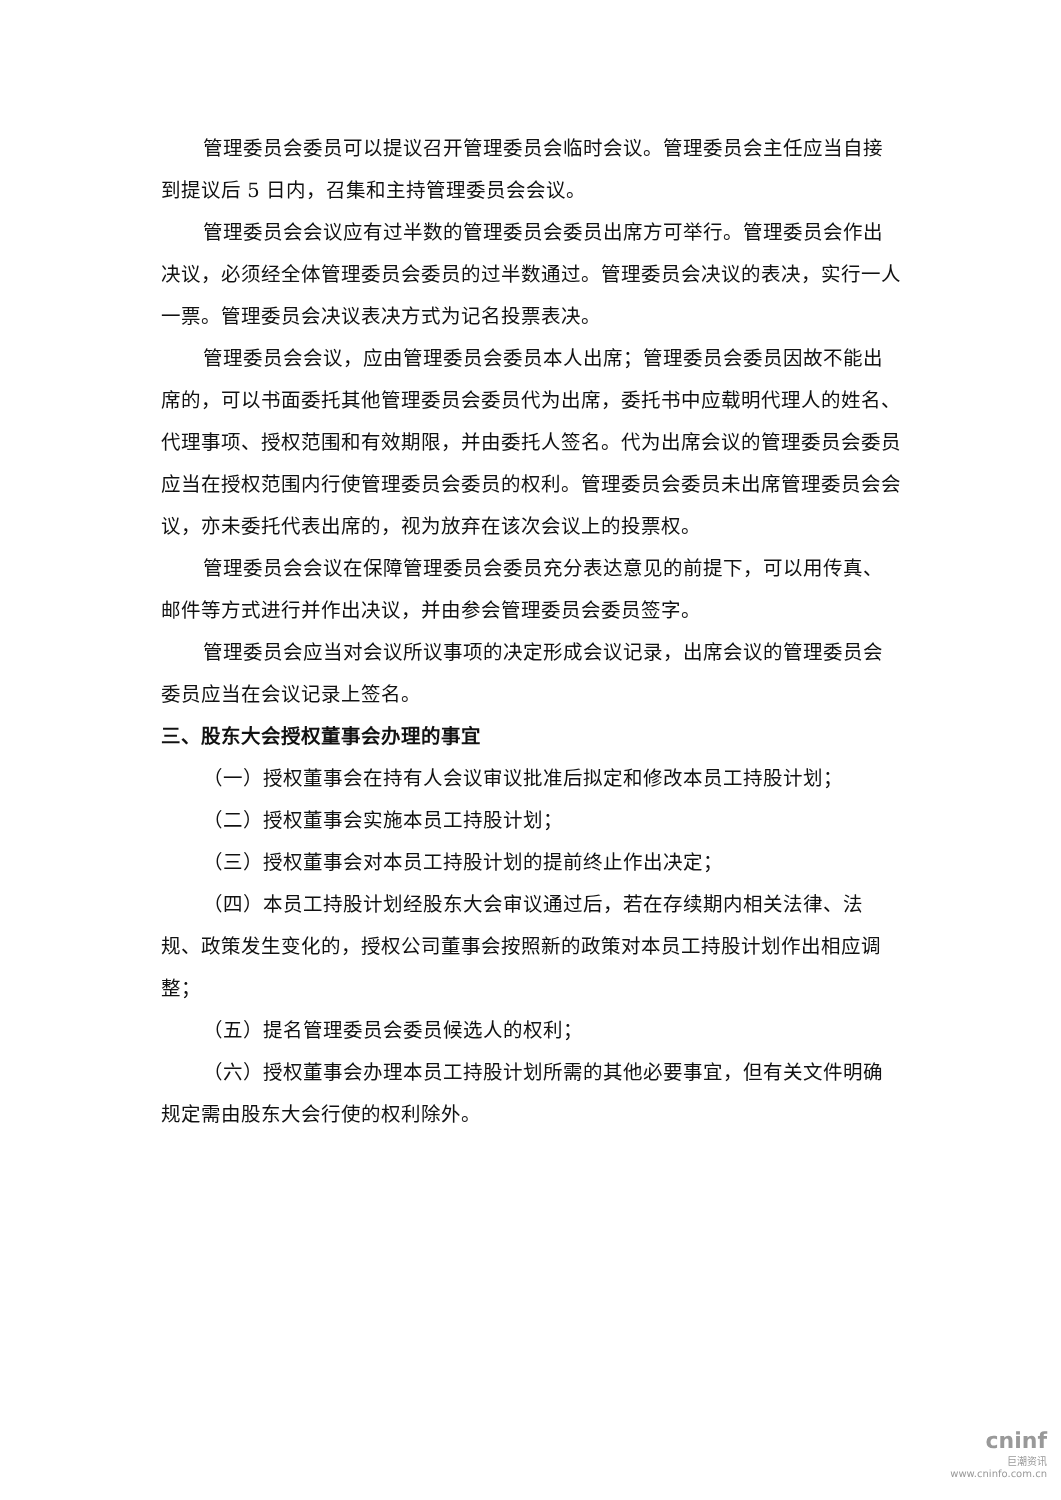管理委员会委员可以提议召开管理委员会临时会议。管理委员会主任应当自接到提议后 5 日内，召集和主持管理委员会会议。
管理委员会会议应有过半数的管理委员会委员出席方可举行。管理委员会作出决议，必须经全体管理委员会委员的过半数通过。管理委员会决议的表决，实行一人一票。管理委员会决议表决方式为记名投票表决。
管理委员会会议，应由管理委员会委员本人出席；管理委员会委员因故不能出席的，可以书面委托其他管理委员会委员代为出席，委托书中应载明代理人的姓名、代理事项、授权范围和有效期限，并由委托人签名。代为出席会议的管理委员会委员应当在授权范围内行使管理委员会委员的权利。管理委员会委员未出席管理委员会会议，亦未委托代表出席的，视为放弃在该次会议上的投票权。
管理委员会会议在保障管理委员会委员充分表达意见的前提下，可以用传真、邮件等方式进行并作出决议，并由参会管理委员会委员签字。
管理委员会应当对会议所议事项的决定形成会议记录，出席会议的管理委员会委员应当在会议记录上签名。
三、股东大会授权董事会办理的事宜
（一）授权董事会在持有人会议审议批准后拟定和修改本员工持股计划；
（二）授权董事会实施本员工持股计划；
（三）授权董事会对本员工持股计划的提前终止作出决定；
（四）本员工持股计划经股东大会审议通过后，若在存续期内相关法律、法规、政策发生变化的，授权公司董事会按照新的政策对本员工持股计划作出相应调整；
（五）提名管理委员会委员候选人的权利；
（六）授权董事会办理本员工持股计划所需的其他必要事宜，但有关文件明确规定需由股东大会行使的权利除外。
cninf
巨潮资讯
www.cninfo.com.cn